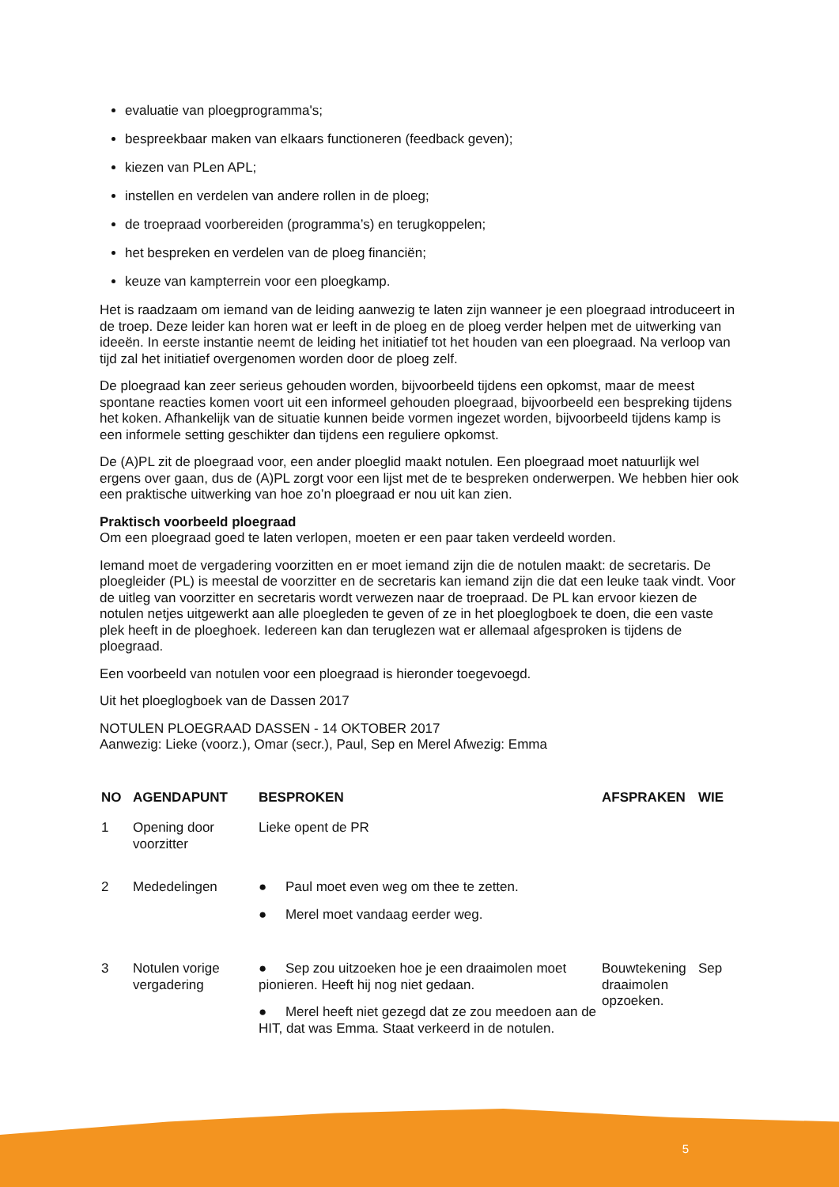evaluatie van ploegprogramma's;
bespreekbaar maken van elkaars functioneren (feedback geven);
kiezen van PLen APL;
instellen en verdelen van andere rollen in de ploeg;
de troepraad voorbereiden (programma’s) en terugkoppelen;
het bespreken en verdelen van de ploeg financiën;
keuze van kampterrein voor een ploegkamp.
Het is raadzaam om iemand van de leiding aanwezig te laten zijn wanneer je een ploegraad introduceert in de troep. Deze leider kan horen wat er leeft in de ploeg en de ploeg verder helpen met de uitwerking van ideeën. In eerste instantie neemt de leiding het initiatief tot het houden van een ploegraad. Na verloop van tijd zal het initiatief overgenomen worden door de ploeg zelf.
De ploegraad kan zeer serieus gehouden worden, bijvoorbeeld tijdens een opkomst, maar de meest spontane reacties komen voort uit een informeel gehouden ploegraad, bijvoorbeeld een bespreking tijdens het koken. Afhankelijk van de situatie kunnen beide vormen ingezet worden, bijvoorbeeld tijdens kamp is een informele setting geschikter dan tijdens een reguliere opkomst.
De (A)PL zit de ploegraad voor, een ander ploeglid maakt notulen. Een ploegraad moet natuurlijk wel ergens over gaan, dus de (A)PL zorgt voor een lijst met de te bespreken onderwerpen. We hebben hier ook een praktische uitwerking van hoe zo’n ploegraad er nou uit kan zien.
Praktisch voorbeeld ploegraad
Om een ploegraad goed te laten verlopen, moeten er een paar taken verdeeld worden.
Iemand moet de vergadering voorzitten en er moet iemand zijn die de notulen maakt: de secretaris. De ploegleider (PL) is meestal de voorzitter en de secretaris kan iemand zijn die dat een leuke taak vindt. Voor de uitleg van voorzitter en secretaris wordt verwezen naar de troepraad. De PL kan ervoor kiezen de notulen netjes uitgewerkt aan alle ploegleden te geven of ze in het ploeglogboek te doen, die een vaste plek heeft in de ploeghoek. Iedereen kan dan teruglezen wat er allemaal afgesproken is tijdens de ploegraad.
Een voorbeeld van notulen voor een ploegraad is hieronder toegevoegd.
Uit het ploeglogboek van de Dassen 2017
NOTULEN PLOEGRAAD DASSEN - 14 OKTOBER 2017
Aanwezig: Lieke (voorz.), Omar (secr.), Paul, Sep en Merel Afwezig: Emma
| NO | AGENDAPUNT | BESPROKEN | AFSPRAKEN | WIE |
| --- | --- | --- | --- | --- |
| 1 | Opening door voorzitter | Lieke opent de PR | | |
| 2 | Mededelingen | ● Paul moet even weg om thee te zetten. ● Merel moet vandaag eerder weg. | | |
| 3 | Notulen vorige vergadering | ● Sep zou uitzoeken hoe je een draaimolen moet pionieren. Heeft hij nog niet gedaan. ● Merel heeft niet gezegd dat ze zou meedoen aan de HIT, dat was Emma. Staat verkeerd in de notulen. | Bouwtekening draaimolen opzoeken. | Sep |
5